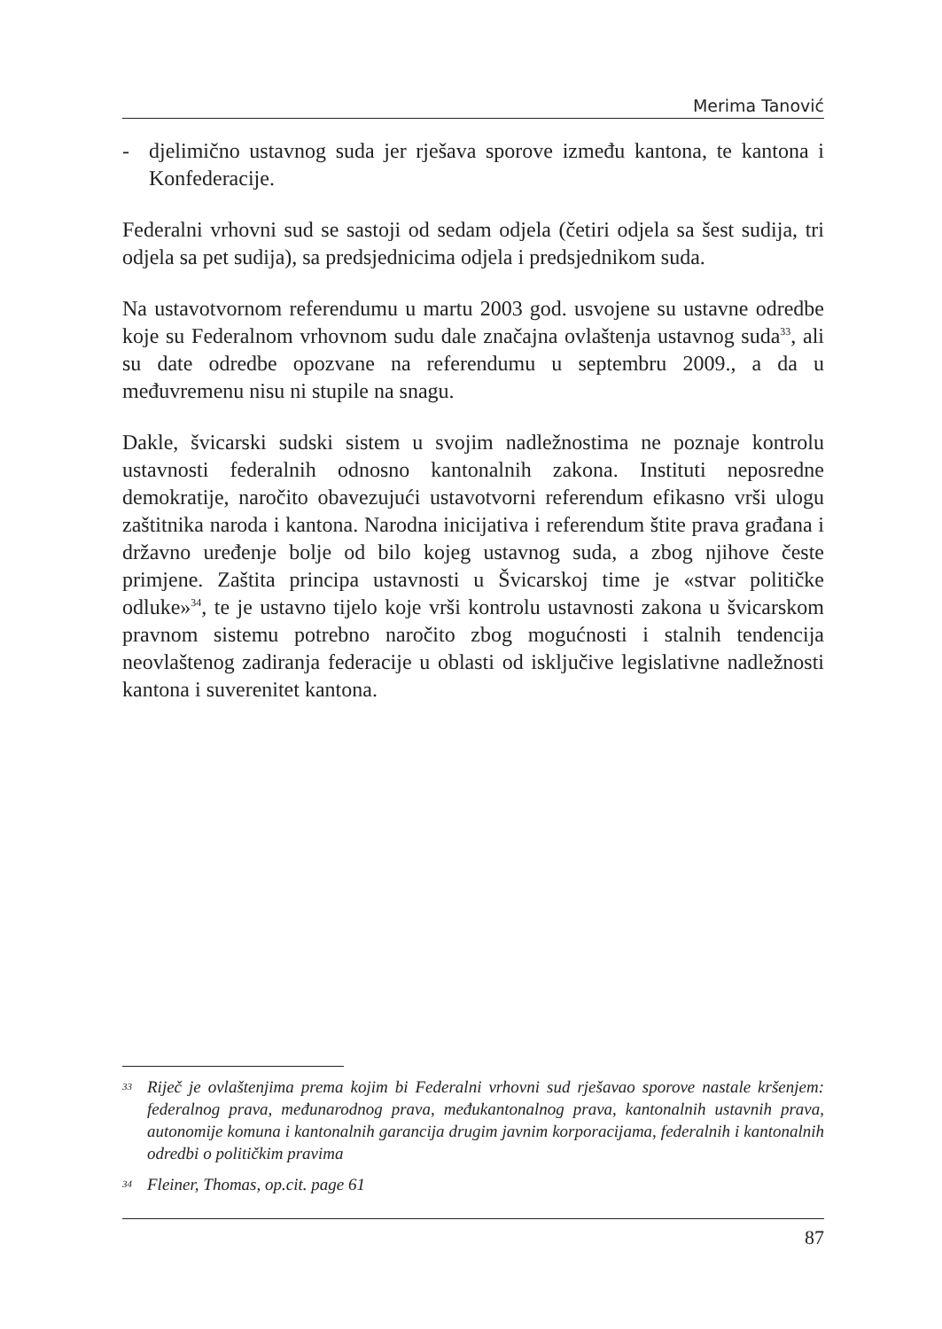Merima Tanović
- djelimično ustavnog suda jer rješava sporove između kantona, te kantona i Konfederacije.
Federalni vrhovni sud se sastoji od sedam odjela (četiri odjela sa šest sudija, tri odjela sa pet sudija), sa predsjednicima odjela i predsjednikom suda.
Na ustavotvornom referendumu u martu 2003 god. usvojene su ustavne odredbe koje su Federalnom vrhovnom sudu dale značajna ovlaštenja ustavnog suda<sup>33</sup>, ali su date odredbe opozvane na referendumu u septembru 2009., a da u međuvremenu nisu ni stupile na snagu.
Dakle, švicarski sudski sistem u svojim nadležnostima ne poznaje kontrolu ustavnosti federalnih odnosno kantonalnih zakona. Instituti neposredne demokratije, naročito obavezujući ustavotvorni referendum efikasno vrši ulogu zaštitnika naroda i kantona. Narodna inicijativa i referendum štite prava građana i državno uređenje bolje od bilo kojeg ustavnog suda, a zbog njihove česte primjene. Zaštita principa ustavnosti u Švicarskoj time je «stvar političke odluke»<sup>34</sup>, te je ustavno tijelo koje vrši kontrolu ustavnosti zakona u švicarskom pravnom sistemu potrebno naročito zbog mogućnosti i stalnih tendencija neovlaštenog zadiranja federacije u oblasti od isključive legislativne nadležnosti kantona i suverenitet kantona.
33 Riječ je ovlaštenjima prema kojim bi Federalni vrhovni sud rješavao sporove nastale kršenjem: federalnog prava, međunarodnog prava, međukantonalnog prava, kantonalnih ustavnih prava, autonomije komuna i kantonalnih garancija drugim javnim korporacijama, federalnih i kantonalnih odredbi o političkim pravima
34 Fleiner, Thomas, op.cit. page 61
87